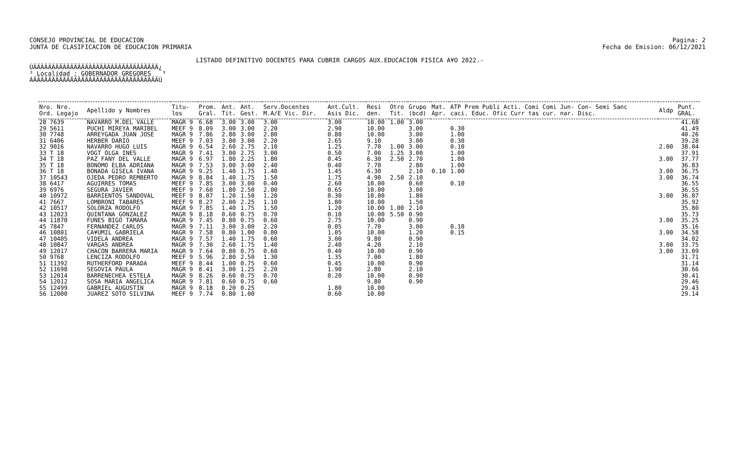CONSEJO PROVINCIAL DE EDUCACION
JUNTA DE CLASIFICACION DE EDUCACION PRIMARIA
Pagina: 2
Fecha de Emision: 06/12/2021
LISTADO DEFINITIVO DOCENTES PARA CUBRIR CARGOS AUX.EDUCACION FISICA A¥O 2022.-
ÚÄÄÄÄÄÄÄÄÄÄÄÄÄÄÄÄÄÄÄÄÄÄÄÄÄÄÄÄÄÄÄÄÄÄ¿ ³ Localidad : GOBERNADOR GREGORES ³ ÀÄÄÄÄÄÄÄÄÄÄÄÄÄÄÄÄÄÄÄÄÄÄÄÄÄÄÄÄÄÄÄÄÄÄÙ
| Nro. Nro. Ord. Legajo | Apellido y Nombres | Titu- los | Prom. Gral. | Ant. Tit. | Ant. Gest. | Serv.Docentes M.A/E Vic. Dir. | Ant.Cult. Asis Dic. | Resi den. | Otro Tit. | Grupo (bcd) | Mat. Apr. | ATP Prem Publi Acti. Comi Comi Jun- Con- Semi Sanc caci. Educ. Ofic Curr tas cur. nar. Disc. | Aldp | Punt. GRAL. |
| --- | --- | --- | --- | --- | --- | --- | --- | --- | --- | --- | --- | --- | --- | --- |
| 28 7639 | NAVARRO M.DEL VALLE | MAGR 9 | 6.68 | 3.00 | 3.00 | 3.00 | 3.00 | 10.00 | 1.00 | 3.00 | | | | 41.68 |
| 29 5611 | PUCHI MIREYA MARIBEL | MEEF 9 | 8.09 | 3.00 | 3.00 | 2.20 | 2.90 | 10.00 | | 3.00 | | 0.30 | | 41.49 |
| 30 7748 | ARREYGADA JUAN JOSE | MAGR 9 | 7.86 | 2.80 | 3.00 | 2.80 | 0.80 | 10.00 | | 3.00 | | 1.00 | | 40.26 |
| 31 6406 | HERBER DARIO | MEEF 9 | 7.03 | 3.00 | 3.00 | 2.20 | 2.65 | 9.10 | | 3.00 | | 0.30 | | 39.28 |
| 32 9016 | NAVARRO HUGO LUIS | MAGR 9 | 6.54 | 2.60 | 2.75 | 2.10 | 1.25 | 7.70 | 1.00 | 3.00 | | 0.10 | 2.00 | 38.04 |
| 33 T 18 | VOGT OLGA INES | MAGR 9 | 7.41 | 3.00 | 2.75 | 3.00 | 0.50 | 7.00 | 1.25 | 3.00 | | 1.00 | | 37.91 |
| 34 T 18 | PAZ FANY DEL VALLE | MAGR 9 | 6.97 | 1.80 | 2.25 | 1.80 | 0.45 | 6.30 | 2.50 | 2.70 | | 1.00 | 3.00 | 37.77 |
| 35 T 18 | BONOMO ELBA ADRIANA | MAGR 9 | 7.53 | 3.00 | 3.00 | 2.40 | 0.40 | 7.70 | | 2.80 | | 1.00 | | 36.83 |
| 36 T 18 | BONADA GISELA IVANA | MAGR 9 | 9.25 | 1.40 | 1.75 | 1.40 | 1.45 | 6.30 | | 2.10 | 0.10 | 1.00 | 3.00 | 36.75 |
| 37 10543 | OJEDA PEDRO REMBERTO | MAGR 9 | 8.84 | 1.40 | 1.75 | 1.50 | 1.75 | 4.90 | 2.50 | 2.10 | | | 3.00 | 36.74 |
| 38 6417 | AGUIRRES TOMAS | MEEF 9 | 7.85 | 3.00 | 3.00 | 0.40 | 2.60 | 10.00 | | 0.60 | | 0.10 | | 36.55 |
| 39 6976 | SEGURA JAVIER | MEEF 9 | 7.60 | 1.80 | 2.50 | 2.00 | 0.65 | 10.00 | | 3.00 | | | | 36.55 |
| 40 10972 | BARRIENTOS SANDOVAL | MEEF 9 | 8.07 | 1.20 | 1.50 | 1.20 | 0.30 | 10.00 | | 1.80 | | | 3.00 | 36.07 |
| 41 7667 | LOMBRONI TABARES | MEEF 9 | 8.27 | 2.00 | 2.25 | 1.10 | 1.80 | 10.00 | | 1.50 | | | | 35.92 |
| 42 10517 | SOLORZA RODOLFO | MAGR 9 | 7.85 | 1.40 | 1.75 | 1.50 | 1.20 | 10.00 | 1.00 | 2.10 | | | | 35.80 |
| 43 12023 | QUINTANA GONZALEZ | MAGR 9 | 8.18 | 0.60 | 0.75 | 0.70 | 0.10 | 10.00 | 5.50 | 0.90 | | | | 35.73 |
| 44 11870 | FUNES BIGO TAMARA | MAGR 9 | 7.45 | 0.80 | 0.75 | 0.60 | 2.75 | 10.00 | | 0.90 | | | 3.00 | 35.25 |
| 45 7847 | FERNANDEZ CARLOS | MAGR 9 | 7.11 | 3.00 | 3.00 | 2.20 | 0.05 | 7.70 | | 3.00 | | 0.10 | | 35.16 |
| 46 10801 | CA¥UMIL GABRIELA | MAGR 9 | 7.58 | 0.80 | 1.00 | 0.80 | 1.05 | 10.00 | | 1.20 | | 0.15 | 3.00 | 34.58 |
| 47 10405 | VIDELA ANDREA | MAGR 9 | 7.57 | 1.40 | 1.75 | 0.60 | 3.00 | 9.80 | | 0.90 | | | | 34.02 |
| 48 10847 | VARGAS ANDREA | MAGR 9 | 7.30 | 2.60 | 1.75 | 1.40 | 2.40 | 4.20 | | 2.10 | | | 3.00 | 33.75 |
| 49 12017 | CHACON BARRERA MARIA | MAGR 9 | 7.64 | 0.80 | 0.75 | 0.60 | 0.40 | 10.00 | | 0.90 | | | 3.00 | 33.09 |
| 50 9768 | LENCIZA RODOLFO | MEEF 9 | 5.96 | 2.80 | 2.50 | 1.30 | 1.35 | 7.00 | | 1.80 | | | | 31.71 |
| 51 11392 | RUTHERFORD PARADA | MEEF 9 | 8.44 | 1.00 | 0.75 | 0.60 | 0.45 | 10.00 | | 0.90 | | | | 31.14 |
| 52 11698 | SEGOVIA PAULA | MAGR 9 | 8.41 | 3.00 | 1.25 | 2.20 | 1.90 | 2.80 | | 2.10 | | | | 30.66 |
| 53 12014 | BARRENECHEA ESTELA | MAGR 9 | 8.26 | 0.60 | 0.75 | 0.70 | 0.20 | 10.00 | | 0.90 | | | | 30.41 |
| 54 12012 | SOSA MARIA ANGELICA | MAGR 9 | 7.81 | 0.60 | 0.75 | 0.60 | | 9.80 | | 0.90 | | | | 29.46 |
| 55 12499 | GABRIEL AUGUSTIN | MAGR 9 | 8.18 | 0.20 | 0.25 | | 1.80 | 10.00 | | | | | | 29.43 |
| 56 12000 | JUAREZ SOTO SILVINA | MEEF 9 | 7.74 | 0.80 | 1.00 | | 0.60 | 10.00 | | | | | | 29.14 |